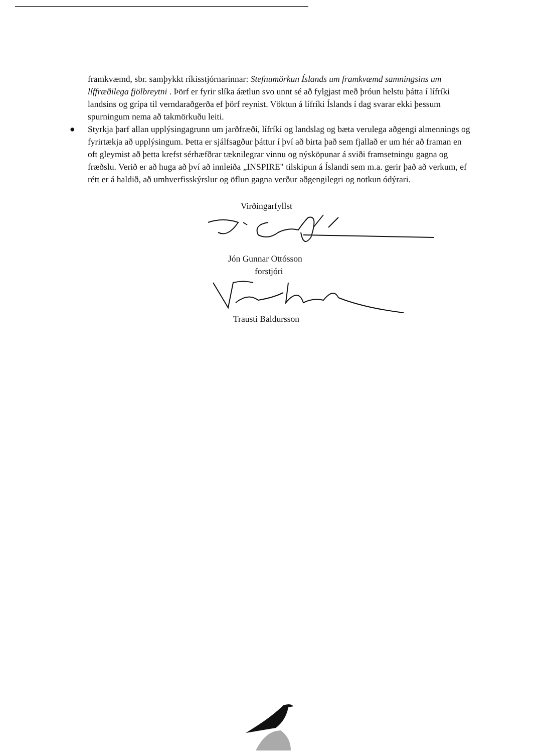framkvæmd, sbr. samþykkt ríkisstjórnarinnar: Stefnumörkun Íslands um framkvæmd samningsins um líffræðilega fjölbreytni . Þörf er fyrir slíka áætlun svo unnt sé að fylgjast með þróun helstu þátta í lífríki landsins og grípa til verndaraðgerða ef þörf reynist. Vöktun á lífríki Íslands í dag svarar ekki þessum spurningum nema að takmörkuðu leiti.
● Styrkja þarf allan upplýsingagrunn um jarðfræði, lífríki og landslag og bæta verulega aðgengi almennings og fyrirtækja að upplýsingum. Þetta er sjálfsagður þáttur í því að birta það sem fjallað er um hér að framan en oft gleymist að þetta krefst sérhæfðrar tæknilegrar vinnu og nýsköpunar á sviði framsetningu gagna og fræðslu. Verið er að huga að því að innleiða „INSPIRE" tilskipun á Íslandi sem m.a. gerir það að verkum, ef rétt er á haldið, að umhverfisskýrslur og öflun gagna verður aðgengilegri og notkun ódýrari.
Virðingarfyllst
Jón Gunnar Ottósson
forstjóri
Trausti Baldursson